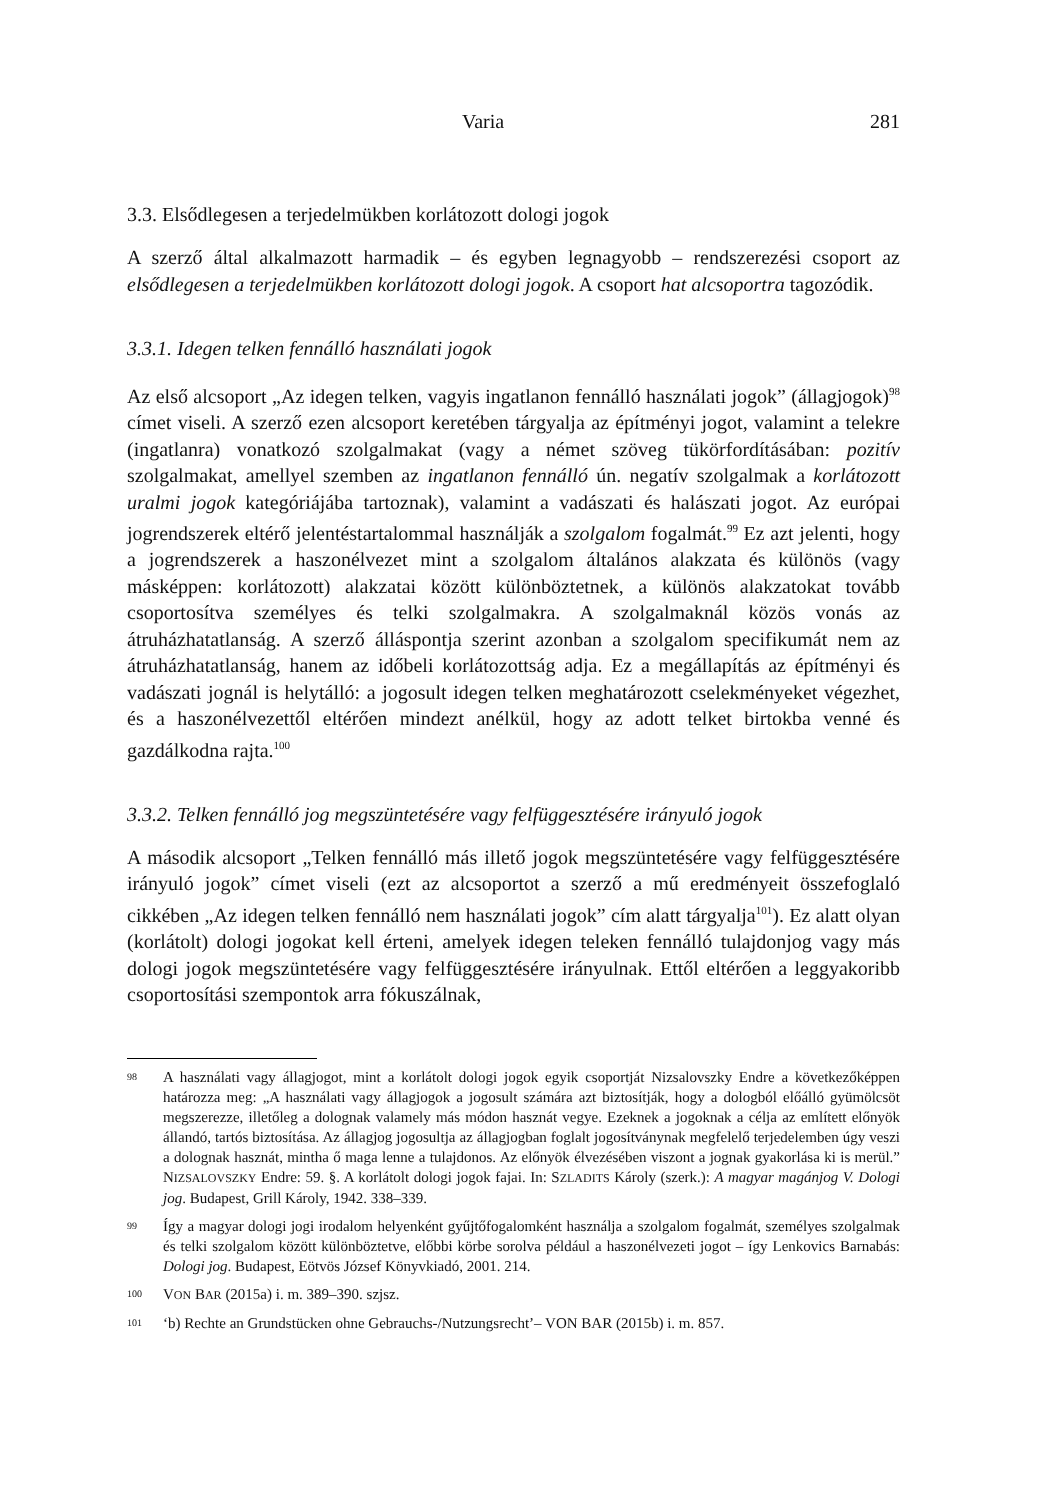Varia 281
3.3. Elsődlegesen a terjedelmükben korlátozott dologi jogok
A szerző által alkalmazott harmadik – és egyben legnagyobb – rendszerezési csoport az elsődlegesen a terjedelmükben korlátozott dologi jogok. A csoport hat alcsoportra tagozódik.
3.3.1. Idegen telken fennálló használati jogok
Az első alcsoport „Az idegen telken, vagyis ingatlanon fennálló használati jogok” (állagjogok)<sup>98</sup> címet viseli. A szerző ezen alcsoport keretében tárgyalja az építményi jogot, valamint a telekre (ingatlanra) vonatkozó szolgalmakat (vagy a német szöveg tükörfordításában: pozitív szolgalmakat, amellyel szemben az ingatlanon fennálló ún. negatív szolgalmak a korlátozott uralmi jogok kategóriájába tartoznak), valamint a vadászati és halászati jogot. Az európai jogrendszerek eltérő jelentéstartalommal használják a szolgalom fogalmát.<sup>99</sup> Ez azt jelenti, hogy a jogrendszerek a haszonélvezet mint a szolgalom általános alakzata és különös (vagy másképpen: korlátozott) alakzatai között különböztetnek, a különös alakzatokat tovább csoportosítva személyes és telki szolgalmakra. A szolgalmaknál közös vonás az átruházhatatlanság. A szerző álláspontja szerint azonban a szolgalom specifikumát nem az átruházhatatlanság, hanem az időbeli korlátozottság adja. Ez a megállapítás az építményi és vadászati jognál is helytálló: a jogosult idegen telken meghatározott cselekményeket végezhet, és a haszonélvezettől eltérően mindezt anélkül, hogy az adott telket birtokba venné és gazdálkodna rajta.<sup>100</sup>
3.3.2. Telken fennálló jog megszüntetésére vagy felfüggesztésére irányuló jogok
A második alcsoport „Telken fennálló más illető jogok megszüntetésére vagy felfüggesztésére irányuló jogok” címet viseli (ezt az alcsoportot a szerző a mű eredményeit összefoglaló cikkében „Az idegen telken fennálló nem használati jogok” cím alatt tárgyalja<sup>101</sup>). Ez alatt olyan (korlátolt) dologi jogokat kell érteni, amelyek idegen teleken fennálló tulajdonjog vagy más dologi jogok megszüntetésére vagy felfüggesztésére irányulnak. Ettől eltérően a leggyakoribb csoportosítási szempontok arra fókuszálnak,
98 A használati vagy állagjogot, mint a korlátolt dologi jogok egyik csoportját Nizsalovszky Endre a következőképpen határozza meg: „A használati vagy állagjogok a jogosult számára azt biztosítják, hogy a dologból előálló gyümölcsöt megszerezze, illetőleg a dolognak valamely más módon hasznát vegye. Ezeknek a jogoknak a célja az említett előnyök állandó, tartós biztosítása. Az állagjog jogosultja az állagjogban foglalt jogosítványnak megfelelő terjedelemben úgy veszi a dolognak hasznát, mintha ő maga lenne a tulajdonos. Az előnyök élvezésében viszont a jognak gyakorlása ki is merül.” NIZSALOVSZKY Endre: 59. §. A korlátolt dologi jogok fajai. In: SZLADITS Károly (szerk.): A magyar magánjog V. Dologi jog. Budapest, Grill Károly, 1942. 338–339.
99 Így a magyar dologi jogi irodalom helyenként gyűjtőfogalomként használja a szolgalom fogalmát, személyes szolgalmak és telki szolgalom között különböztetve, előbbi körbe sorolva például a haszonélvezeti jogot – így Lenkovics Barnabás: Dologi jog. Budapest, Eötvös József Könyvkiadó, 2001. 214.
100 VON BAR (2015a) i. m. 389–390. szjsz.
101 ‘b) Rechte an Grundstücken ohne Gebrauchs-/Nutzungsrecht’– VON BAR (2015b) i. m. 857.